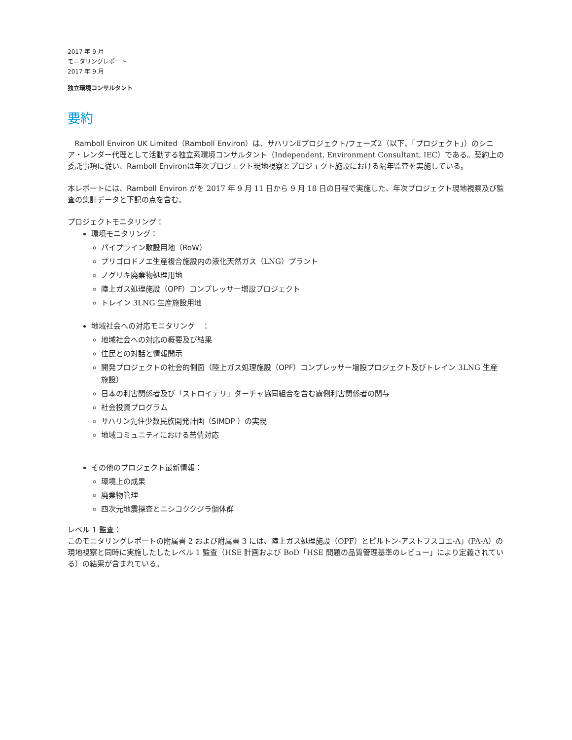2017 年 9 月
モニタリングレポート
2017 年 9 月
独立環境コンサルタント
要約
Ramboll Environ UK Limited（Ramboll Environ）は、サハリンⅡプロジェクト/フェーズ2（以下、「プロジェクト」）のシニア・レンダー代理として活動する独立系環境コンサルタント（Independent, Environment Consultant, IEC）である。契約上の委託事項に従い、Ramboll Environは年次プロジェクト現地視察とプロジェクト施設における隔年監査を実施している。
本レポートには、Ramboll Environ がを 2017 年 9 月 11 日から 9 月 18 日の日程で実施した、年次プロジェクト現地視察及び監査の集計データと下記の点を含む。
プロジェクトモニタリング：
環境モニタリング：
パイプライン敷設用地（RoW）
プリゴロドノエ生産複合施設内の液化天然ガス（LNG）プラント
ノグリキ廃棄物処理用地
陸上ガス処理施設（OPF）コンプレッサー増設プロジェクト
トレイン 3LNG 生産施設用地
地域社会への対応モニタリング　：
地域社会への対応の概要及び結果
住民との対話と情報開示
開発プロジェクトの社会的側面（陸上ガス処理施設（OPF）コンプレッサー増設プロジェクト及びトレイン 3LNG 生産施設）
日本の利害関係者及び「ストロイテリ」ダーチャ協同組合を含む露側利害関係者の関与
社会投資プログラム
サハリン先住少数民族開発計画（SIMDP ）の実現
地域コミュニティにおける苦情対応
その他のプロジェクト最新情報：
環境上の成果
廃棄物管理
四次元地震探査とニシコククジラ個体群
レベル 1 監査：
このモニタリングレポートの附属書 2 および附属書 3 には、陸上ガス処理施設（OPF）とピルトン-アストフスコエ-A」(PA-A）の現地視察と同時に実施したしたレベル 1 監査（HSE 計画および BoD「HSE 問題の品質管理基準のレビュー」により定義されている）の結果が含まれている。